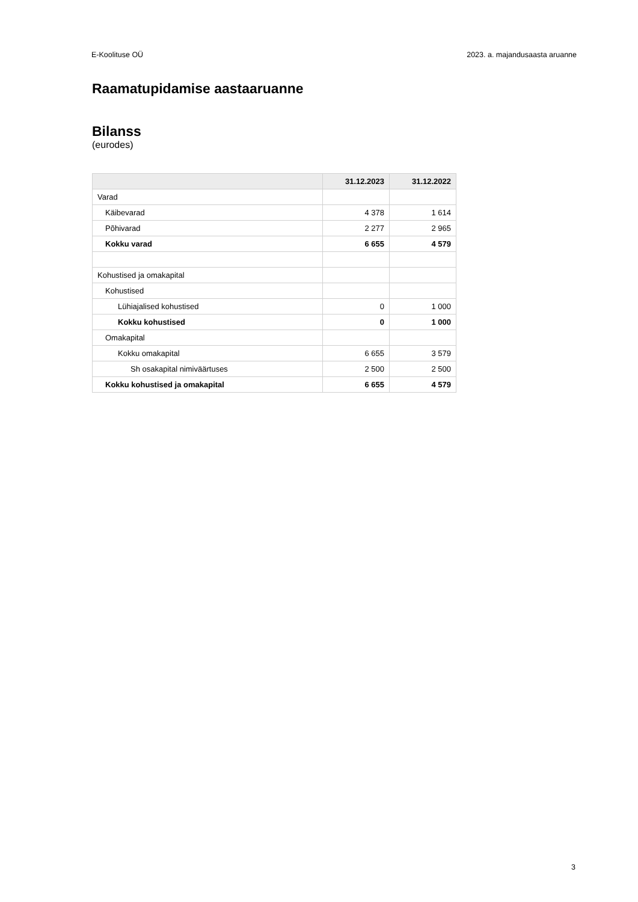E-Koolituse OÜ 2023. a. majandusaasta aruanne
Raamatupidamise aastaaruanne
Bilanss
(eurodes)
| | 31.12.2023 | 31.12.2022 |
| --- | --- | --- |
| Varad | | |
| Käibevarad | 4 378 | 1 614 |
| Põhivarad | 2 277 | 2 965 |
| Kokku varad | 6 655 | 4 579 |
| Kohustised ja omakapital | | |
| Kohustised | | |
| Lühiajalised kohustised | 0 | 1 000 |
| Kokku kohustised | 0 | 1 000 |
| Omakapital | | |
| Kokku omakapital | 6 655 | 3 579 |
| Sh osakapital nimiväärtuses | 2 500 | 2 500 |
| Kokku kohustised ja omakapital | 6 655 | 4 579 |
3